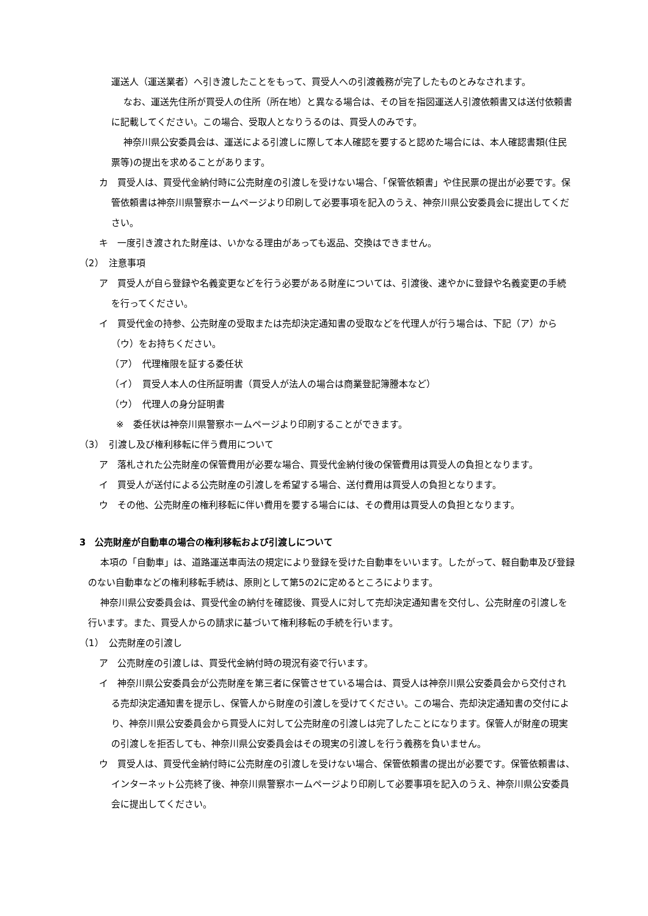運送人（運送業者）へ引き渡したことをもって、買受人への引渡義務が完了したものとみなされます。
なお、運送先住所が買受人の住所（所在地）と異なる場合は、その旨を指図運送人引渡依頼書又は送付依頼書に記載してください。この場合、受取人となりうるのは、買受人のみです。
神奈川県公安委員会は、運送による引渡しに際して本人確認を要すると認めた場合には、本人確認書類(住民票等)の提出を求めることがあります。
カ　買受人は、買受代金納付時に公売財産の引渡しを受けない場合、「保管依頼書」や住民票の提出が必要です。保管依頼書は神奈川県警察ホームページより印刷して必要事項を記入のうえ、神奈川県公安委員会に提出してください。
キ　一度引き渡された財産は、いかなる理由があっても返品、交換はできません。
（2）　注意事項
ア　買受人が自ら登録や名義変更などを行う必要がある財産については、引渡後、速やかに登録や名義変更の手続を行ってください。
イ　買受代金の持参、公売財産の受取または売却決定通知書の受取などを代理人が行う場合は、下記（ア）から（ウ）をお持ちください。
（ア）　代理権限を証する委任状
（イ）　買受人本人の住所証明書（買受人が法人の場合は商業登記簿謄本など）
（ウ）　代理人の身分証明書
※　委任状は神奈川県警察ホームページより印刷することができます。
（3）　引渡し及び権利移転に伴う費用について
ア　落札された公売財産の保管費用が必要な場合、買受代金納付後の保管費用は買受人の負担となります。
イ　買受人が送付による公売財産の引渡しを希望する場合、送付費用は買受人の負担となります。
ウ　その他、公売財産の権利移転に伴い費用を要する場合には、その費用は買受人の負担となります。
3　公売財産が自動車の場合の権利移転および引渡しについて
本項の「自動車」は、道路運送車両法の規定により登録を受けた自動車をいいます。したがって、軽自動車及び登録のない自動車などの権利移転手続は、原則として第5の2に定めるところによります。
神奈川県公安委員会は、買受代金の納付を確認後、買受人に対して売却決定通知書を交付し、公売財産の引渡しを行います。また、買受人からの請求に基づいて権利移転の手続を行います。
（1）　公売財産の引渡し
ア　公売財産の引渡しは、買受代金納付時の現況有姿で行います。
イ　神奈川県公安委員会が公売財産を第三者に保管させている場合は、買受人は神奈川県公安委員会から交付される売却決定通知書を提示し、保管人から財産の引渡しを受けてください。この場合、売却決定通知書の交付により、神奈川県公安委員会から買受人に対して公売財産の引渡しは完了したことになります。保管人が財産の現実の引渡しを拒否しても、神奈川県公安委員会はその現実の引渡しを行う義務を負いません。
ウ　買受人は、買受代金納付時に公売財産の引渡しを受けない場合、保管依頼書の提出が必要です。保管依頼書は、インターネット公売終了後、神奈川県警察ホームページより印刷して必要事項を記入のうえ、神奈川県公安委員会に提出してください。